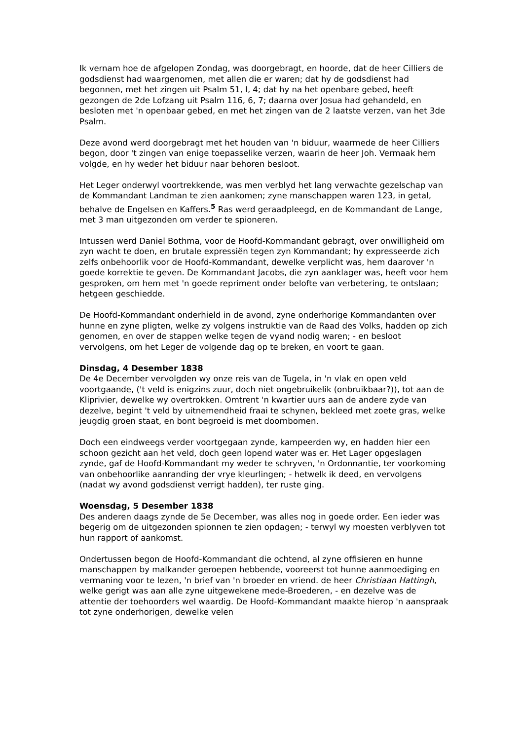Ik vernam hoe de afgelopen Zondag, was doorgebragt, en hoorde, dat de heer Cilliers de godsdienst had waargenomen, met allen die er waren; dat hy de godsdienst had begonnen, met het zingen uit Psalm 51, I, 4; dat hy na het openbare gebed, heeft gezongen de 2de Lofzang uit Psalm 116, 6, 7; daarna over Josua had gehandeld, en besloten met 'n openbaar gebed, en met het zingen van de 2 laatste verzen, van het 3de Psalm.
Deze avond werd doorgebragt met het houden van 'n biduur, waarmede de heer Cilliers begon, door 't zingen van enige toepasselike verzen, waarin de heer Joh. Vermaak hem volgde, en hy weder het biduur naar behoren besloot.
Het Leger onderwyl voortrekkende, was men verblyd het lang verwachte gezelschap van de Kommandant Landman te zien aankomen; zyne manschappen waren 123, in getal, behalve de Engelsen en Kaffers.<sup>5</sup> Ras werd geraadpleegd, en de Kommandant de Lange, met 3 man uitgezonden om verder te spioneren.
Intussen werd Daniel Bothma, voor de Hoofd-Kommandant gebragt, over onwilligheid om zyn wacht te doen, en brutale expressiën tegen zyn Kommandant; hy expresseerde zich zelfs onbehoorlik voor de Hoofd-Kommandant, dewelke verplicht was, hem daarover 'n goede korrektie te geven. De Kommandant Jacobs, die zyn aanklager was, heeft voor hem gesproken, om hem met 'n goede repriment onder belofte van verbetering, te ontslaan; hetgeen geschiedde.
De Hoofd-Kommandant onderhield in de avond, zyne onderhorige Kommandanten over hunne en zyne pligten, welke zy volgens instruktie van de Raad des Volks, hadden op zich genomen, en over de stappen welke tegen de vyand nodig waren; - en besloot vervolgens, om het Leger de volgende dag op te breken, en voort te gaan.
Dinsdag, 4 Desember 1838
De 4e December vervolgden wy onze reis van de Tugela, in 'n vlak en open veld voortgaande, ('t veld is enigzins zuur, doch niet ongebruikelik (onbruikbaar?)), tot aan de Kliprivier, dewelke wy overtrokken. Omtrent 'n kwartier uurs aan de andere zyde van dezelve, begint 't veld by uitnemendheid fraai te schynen, bekleed met zoete gras, welke jeugdig groen staat, en bont begroeid is met doornbomen.
Doch een eindweegs verder voortgegaan zynde, kampeerden wy, en hadden hier een schoon gezicht aan het veld, doch geen lopend water was er. Het Lager opgeslagen zynde, gaf de Hoofd-Kommandant my weder te schryven, 'n Ordonnantie, ter voorkoming van onbehoorlike aanranding der vrye kleurlingen; - hetwelk ik deed, en vervolgens (nadat wy avond godsdienst verrigt hadden), ter ruste ging.
Woensdag, 5 Desember 1838
Des anderen daags zynde de 5e December, was alles nog in goede order. Een ieder was begerig om de uitgezonden spionnen te zien opdagen; - terwyl wy moesten verblyven tot hun rapport of aankomst.
Ondertussen begon de Hoofd-Kommandant die ochtend, al zyne offisieren en hunne manschappen by malkander geroepen hebbende, vooreerst tot hunne aanmoediging en vermaning voor te lezen, 'n brief van 'n broeder en vriend. de heer Christiaan Hattingh, welke gerigt was aan alle zyne uitgewekene mede-Broederen, - en dezelve was de attentie der toehoorders wel waardig. De Hoofd-Kommandant maakte hierop 'n aanspraak tot zyne onderhorigen, dewelke velen